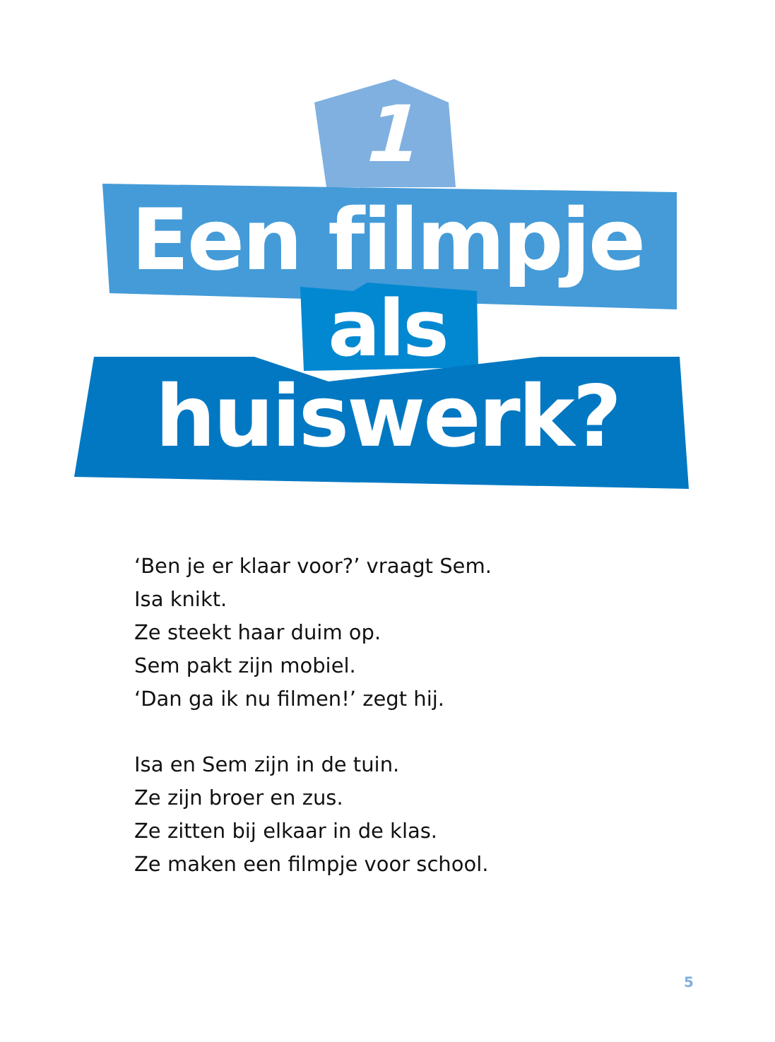1
Een filmpje
als
huiswerk?
‘Ben je er klaar voor?’ vraagt Sem.
Isa knikt.
Ze steekt haar duim op.
Sem pakt zijn mobiel.
‘Dan ga ik nu filmen!’ zegt hij.
Isa en Sem zijn in de tuin.
Ze zijn broer en zus.
Ze zitten bij elkaar in de klas.
Ze maken een filmpje voor school.
5